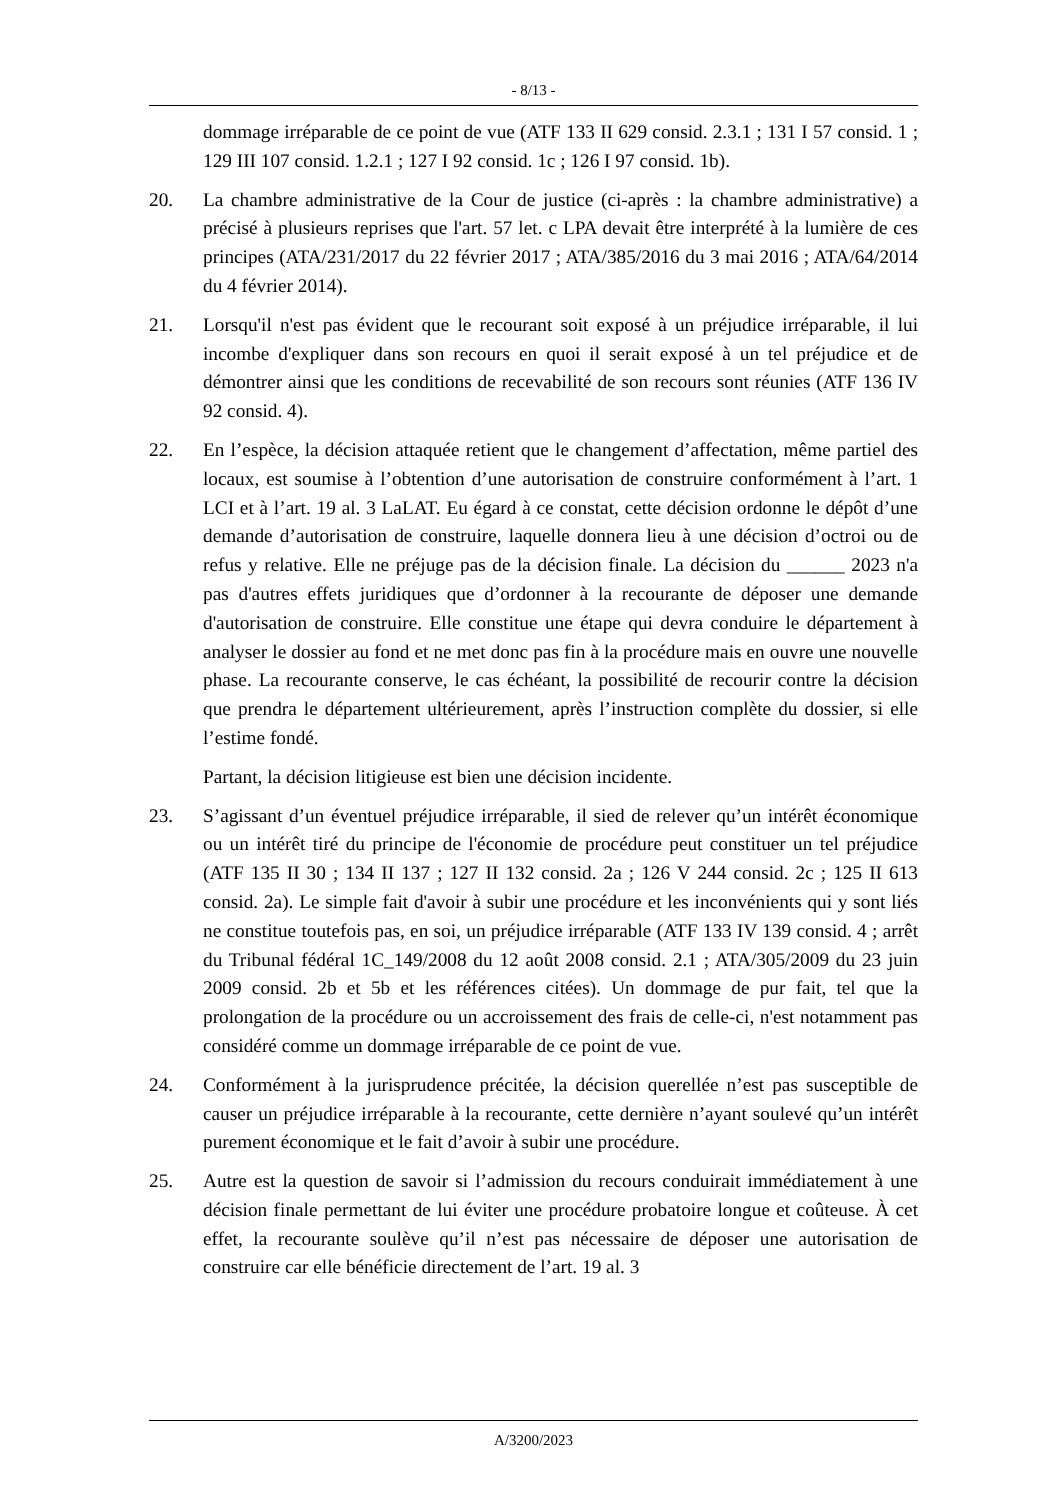- 8/13 -
dommage irréparable de ce point de vue (ATF 133 II 629 consid. 2.3.1 ; 131 I 57 consid. 1 ; 129 III 107 consid. 1.2.1 ; 127 I 92 consid. 1c ; 126 I 97 consid. 1b).
20. La chambre administrative de la Cour de justice (ci-après : la chambre administrative) a précisé à plusieurs reprises que l'art. 57 let. c LPA devait être interprété à la lumière de ces principes (ATA/231/2017 du 22 février 2017 ; ATA/385/2016 du 3 mai 2016 ; ATA/64/2014 du 4 février 2014).
21. Lorsqu'il n'est pas évident que le recourant soit exposé à un préjudice irréparable, il lui incombe d'expliquer dans son recours en quoi il serait exposé à un tel préjudice et de démontrer ainsi que les conditions de recevabilité de son recours sont réunies (ATF 136 IV 92 consid. 4).
22. En l’espèce, la décision attaquée retient que le changement d’affectation, même partiel des locaux, est soumise à l’obtention d’une autorisation de construire conformément à l’art. 1 LCI et à l’art. 19 al. 3 LaLAT. Eu égard à ce constat, cette décision ordonne le dépôt d’une demande d’autorisation de construire, laquelle donnera lieu à une décision d’octroi ou de refus y relative. Elle ne préjuge pas de la décision finale. La décision du ______ 2023 n'a pas d'autres effets juridiques que d’ordonner à la recourante de déposer une demande d'autorisation de construire. Elle constitue une étape qui devra conduire le département à analyser le dossier au fond et ne met donc pas fin à la procédure mais en ouvre une nouvelle phase. La recourante conserve, le cas échéant, la possibilité de recourir contre la décision que prendra le département ultérieurement, après l’instruction complète du dossier, si elle l’estime fondé.
Partant, la décision litigieuse est bien une décision incidente.
23. S’agissant d’un éventuel préjudice irréparable, il sied de relever qu’un intérêt économique ou un intérêt tiré du principe de l'économie de procédure peut constituer un tel préjudice (ATF 135 II 30 ; 134 II 137 ; 127 II 132 consid. 2a ; 126 V 244 consid. 2c ; 125 II 613 consid. 2a). Le simple fait d'avoir à subir une procédure et les inconvénients qui y sont liés ne constitue toutefois pas, en soi, un préjudice irréparable (ATF 133 IV 139 consid. 4 ; arrêt du Tribunal fédéral 1C_149/2008 du 12 août 2008 consid. 2.1 ; ATA/305/2009 du 23 juin 2009 consid. 2b et 5b et les références citées). Un dommage de pur fait, tel que la prolongation de la procédure ou un accroissement des frais de celle-ci, n'est notamment pas considéré comme un dommage irréparable de ce point de vue.
24. Conformément à la jurisprudence précitée, la décision querellée n’est pas susceptible de causer un préjudice irréparable à la recourante, cette dernière n’ayant soulevé qu’un intérêt purement économique et le fait d’avoir à subir une procédure.
25. Autre est la question de savoir si l’admission du recours conduirait immédiatement à une décision finale permettant de lui éviter une procédure probatoire longue et coûteuse. À cet effet, la recourante soulève qu’il n’est pas nécessaire de déposer une autorisation de construire car elle bénéficie directement de l’art. 19 al. 3
A/3200/2023